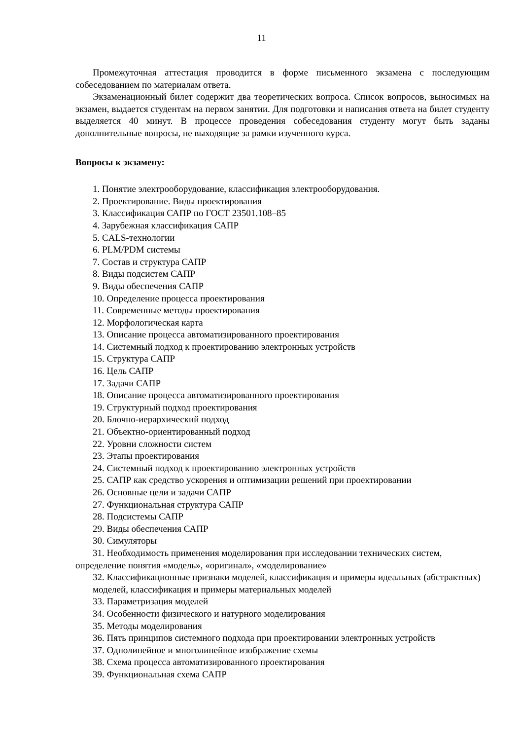11
Промежуточная аттестация проводится в форме письменного экзамена с последующим собеседованием по материалам ответа.
Экзаменационный билет содержит два теоретических вопроса. Список вопросов, выносимых на экзамен, выдается студентам на первом занятии. Для подготовки и написания ответа на билет студенту выделяется 40 минут. В процессе проведения собеседования студенту могут быть заданы дополнительные вопросы, не выходящие за рамки изученного курса.
Вопросы к экзамену:
1. Понятие электрооборудование, классификация электрооборудования.
2. Проектирование. Виды проектирования
3. Классификация САПР по ГОСТ 23501.108–85
4. Зарубежная классификация САПР
5. CALS-технологии
6. PLM/PDM системы
7. Состав и структура САПР
8. Виды подсистем САПР
9. Виды обеспечения САПР
10. Определение процесса проектирования
11. Современные методы проектирования
12. Морфологическая карта
13. Описание процесса автоматизированного проектирования
14. Системный подход к проектированию электронных устройств
15. Структура САПР
16. Цель САПР
17. Задачи САПР
18. Описание процесса автоматизированного проектирования
19. Структурный подход проектирования
20. Блочно-иерархический подход
21. Объектно-ориентированный подход
22. Уровни сложности систем
23. Этапы проектирования
24. Системный подход к проектированию электронных устройств
25. САПР как средство ускорения и оптимизации решений при проектировании
26. Основные цели и задачи САПР
27. Функциональная структура САПР
28. Подсистемы САПР
29. Виды обеспечения САПР
30. Симуляторы
31. Необходимость применения моделирования при исследовании технических систем, определение понятия «модель», «оригинал», «моделирование»
32. Классификационные признаки моделей, классификация и примеры идеальных (абстрактных) моделей, классификация и примеры материальных моделей
33. Параметризация моделей
34. Особенности физического и натурного моделирования
35. Методы моделирования
36. Пять принципов системного подхода при проектировании электронных устройств
37. Однолинейное и многолинейное изображение схемы
38. Схема процесса автоматизированного проектирования
39. Функциональная схема САПР